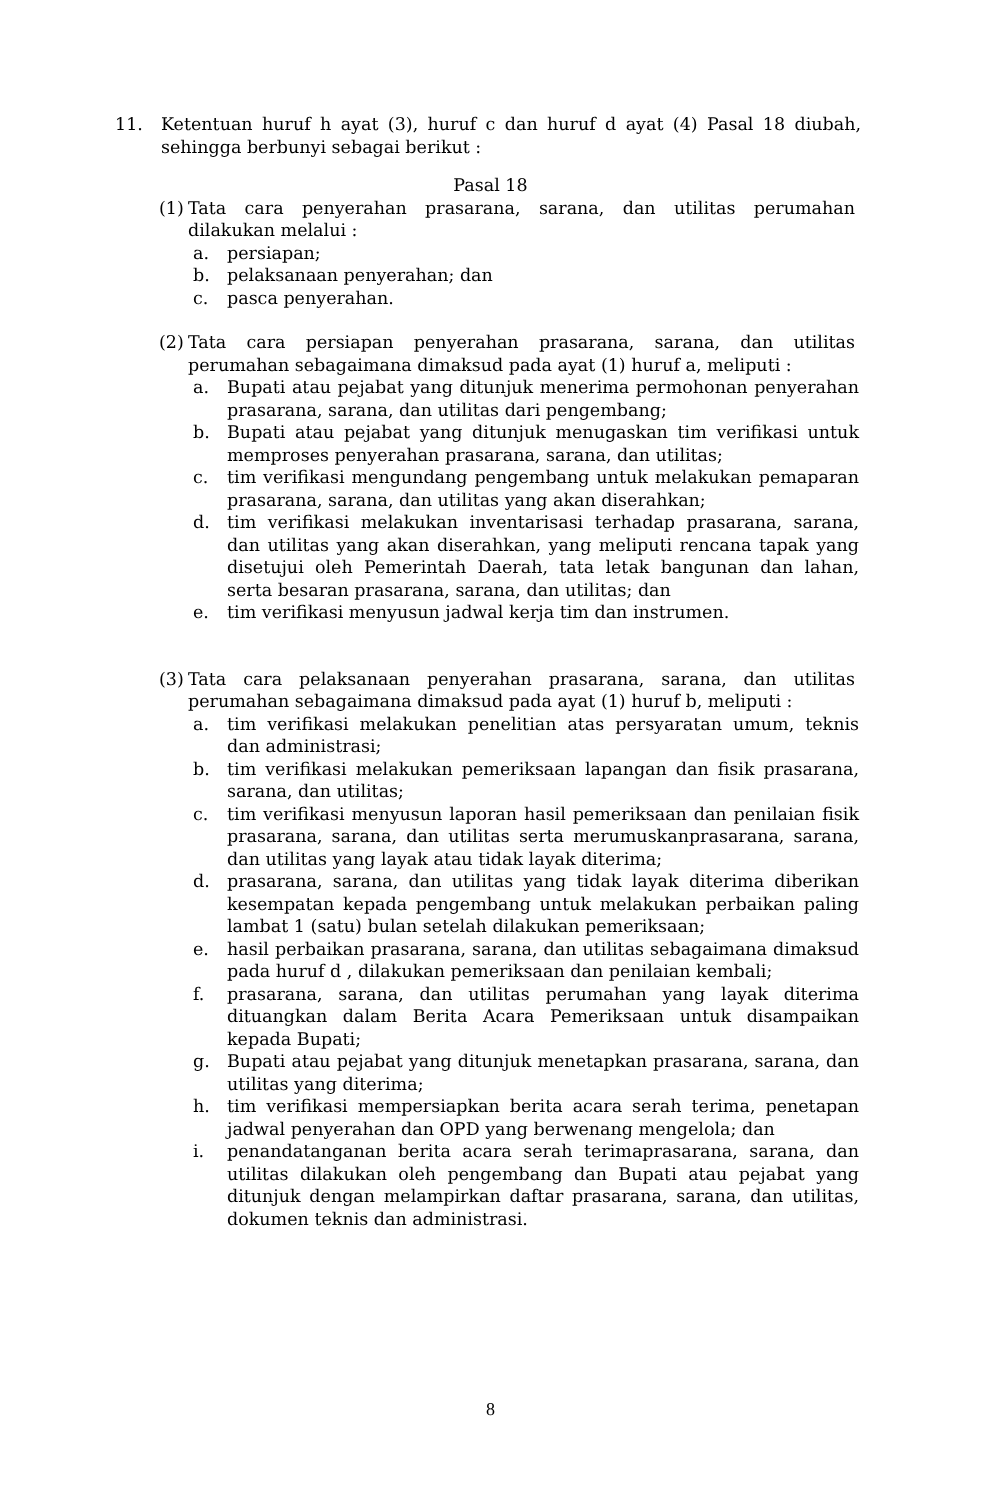11. Ketentuan huruf h ayat (3), huruf c dan huruf d ayat (4) Pasal 18 diubah, sehingga berbunyi sebagai berikut :
Pasal 18
(1)
Tata cara penyerahan prasarana, sarana, dan utilitas perumahan dilakukan melalui :
a. persiapan;
b. pelaksanaan penyerahan; dan
c. pasca penyerahan.
(2)
Tata cara persiapan penyerahan prasarana, sarana, dan utilitas perumahan sebagaimana dimaksud pada ayat (1) huruf a, meliputi :
a. Bupati atau pejabat yang ditunjuk menerima permohonan penyerahan prasarana, sarana, dan utilitas dari pengembang;
b. Bupati atau pejabat yang ditunjuk menugaskan tim verifikasi untuk memproses penyerahan prasarana, sarana, dan utilitas;
c. tim verifikasi mengundang pengembang untuk melakukan pemaparan prasarana, sarana, dan utilitas yang akan diserahkan;
d. tim verifikasi melakukan inventarisasi terhadap prasarana, sarana, dan utilitas yang akan diserahkan, yang meliputi rencana tapak yang disetujui oleh Pemerintah Daerah, tata letak bangunan dan lahan, serta besaran prasarana, sarana, dan utilitas; dan
e. tim verifikasi menyusun jadwal kerja tim dan instrumen.
(3)
Tata cara pelaksanaan penyerahan prasarana, sarana, dan utilitas perumahan sebagaimana dimaksud pada ayat (1) huruf b, meliputi :
a. tim verifikasi melakukan penelitian atas persyaratan umum, teknis dan administrasi;
b. tim verifikasi melakukan pemeriksaan lapangan dan fisik prasarana, sarana, dan utilitas;
c. tim verifikasi menyusun laporan hasil pemeriksaan dan penilaian fisik prasarana, sarana, dan utilitas serta merumuskanprasarana, sarana, dan utilitas yang layak atau tidak layak diterima;
d. prasarana, sarana, dan utilitas yang tidak layak diterima diberikan kesempatan kepada pengembang untuk melakukan perbaikan paling lambat 1 (satu) bulan setelah dilakukan pemeriksaan;
e. hasil perbaikan prasarana, sarana, dan utilitas sebagaimana dimaksud pada huruf d , dilakukan pemeriksaan dan penilaian kembali;
f. prasarana, sarana, dan utilitas perumahan yang layak diterima dituangkan dalam Berita Acara Pemeriksaan untuk disampaikan kepada Bupati;
g. Bupati atau pejabat yang ditunjuk menetapkan prasarana, sarana, dan utilitas yang diterima;
h. tim verifikasi mempersiapkan berita acara serah terima, penetapan jadwal penyerahan dan OPD yang berwenang mengelola; dan
i. penandatanganan berita acara serah terimaprasarana, sarana, dan utilitas dilakukan oleh pengembang dan Bupati atau pejabat yang ditunjuk dengan melampirkan daftar prasarana, sarana, dan utilitas, dokumen teknis dan administrasi.
8